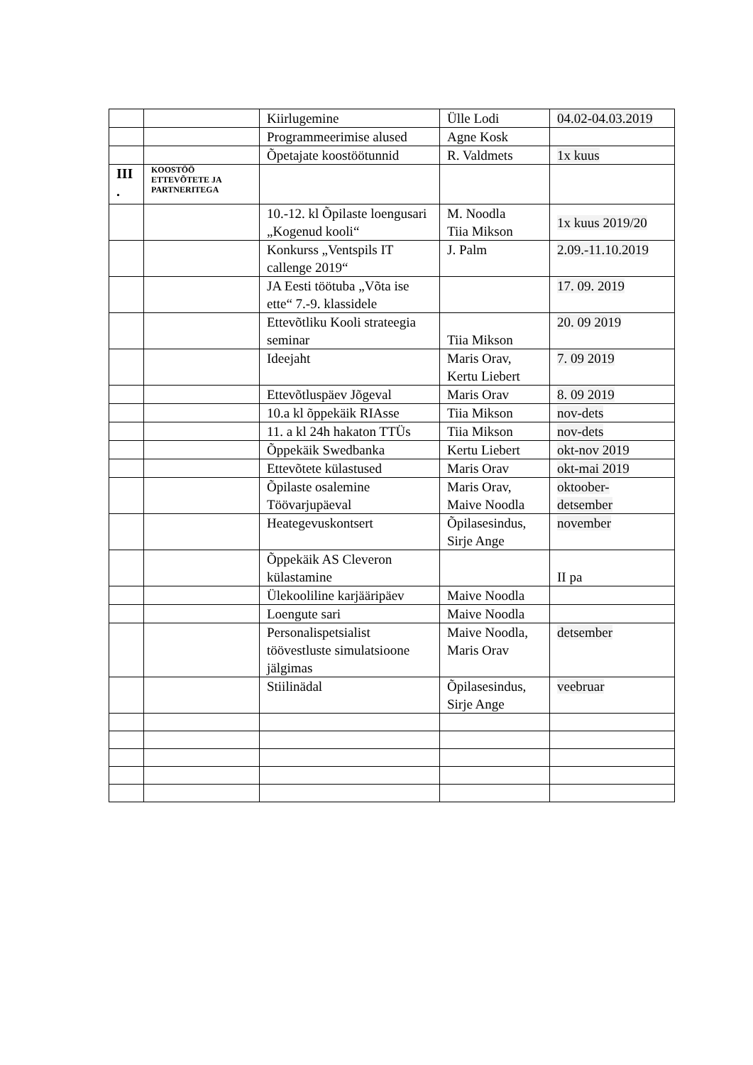| | | Kiirlugemine | Ülle Lodi | 04.02-04.03.2019 |
| | | Programmeerimise alused | Agne Kosk | |
| | | Õpetajate koostöötunnid | R. Valdmets | 1x kuus |
| III . | KOOSTÖÖ ETTEVÕTETE JA PARTNERITEGA | | | |
| | | 10.-12. kl Õpilaste loengusari „Kogenud kooli“ | M. Noodla Tiia Mikson | 1x kuus 2019/20 |
| | | Konkurss „Ventspils IT callenge 2019“ | J. Palm | 2.09.-11.10.2019 |
| | | JA Eesti töötuba „Võta ise ette“ 7.-9. klassidele | | 17. 09. 2019 |
| | | Ettevõtliku Kooli strateegia seminar | Tiia Mikson | 20. 09 2019 |
| | | Ideejaht | Maris Orav, Kertu Liebert | 7. 09 2019 |
| | | Ettevõtluspäev Jõgeval | Maris Orav | 8. 09 2019 |
| | | 10.a kl õppekäik RIAsse | Tiia Mikson | nov-dets |
| | | 11. a kl 24h hakaton TTÜs | Tiia Mikson | nov-dets |
| | | Õppekäik Swedbanka | Kertu Liebert | okt-nov 2019 |
| | | Ettevõtete külastused | Maris Orav | okt-mai 2019 |
| | | Õpilaste osalemine Töövarjupäeval | Maris Orav, Maive Noodla | oktoober- detsember |
| | | Heategevuskontsert | Õpilasesindus, Sirje Ange | november |
| | | Õppekäik AS Cleveron külastamine | | II pa |
| | | Ülekooliline karjääripäev | Maive Noodla | |
| | | Loengute sari | Maive Noodla | |
| | | Personalispetsialist töövestluste simulatsioone jälgimas | Maive Noodla, Maris Orav | detsember |
| | | Stiilinädal | Õpilasesindus, Sirje Ange | veebruar |